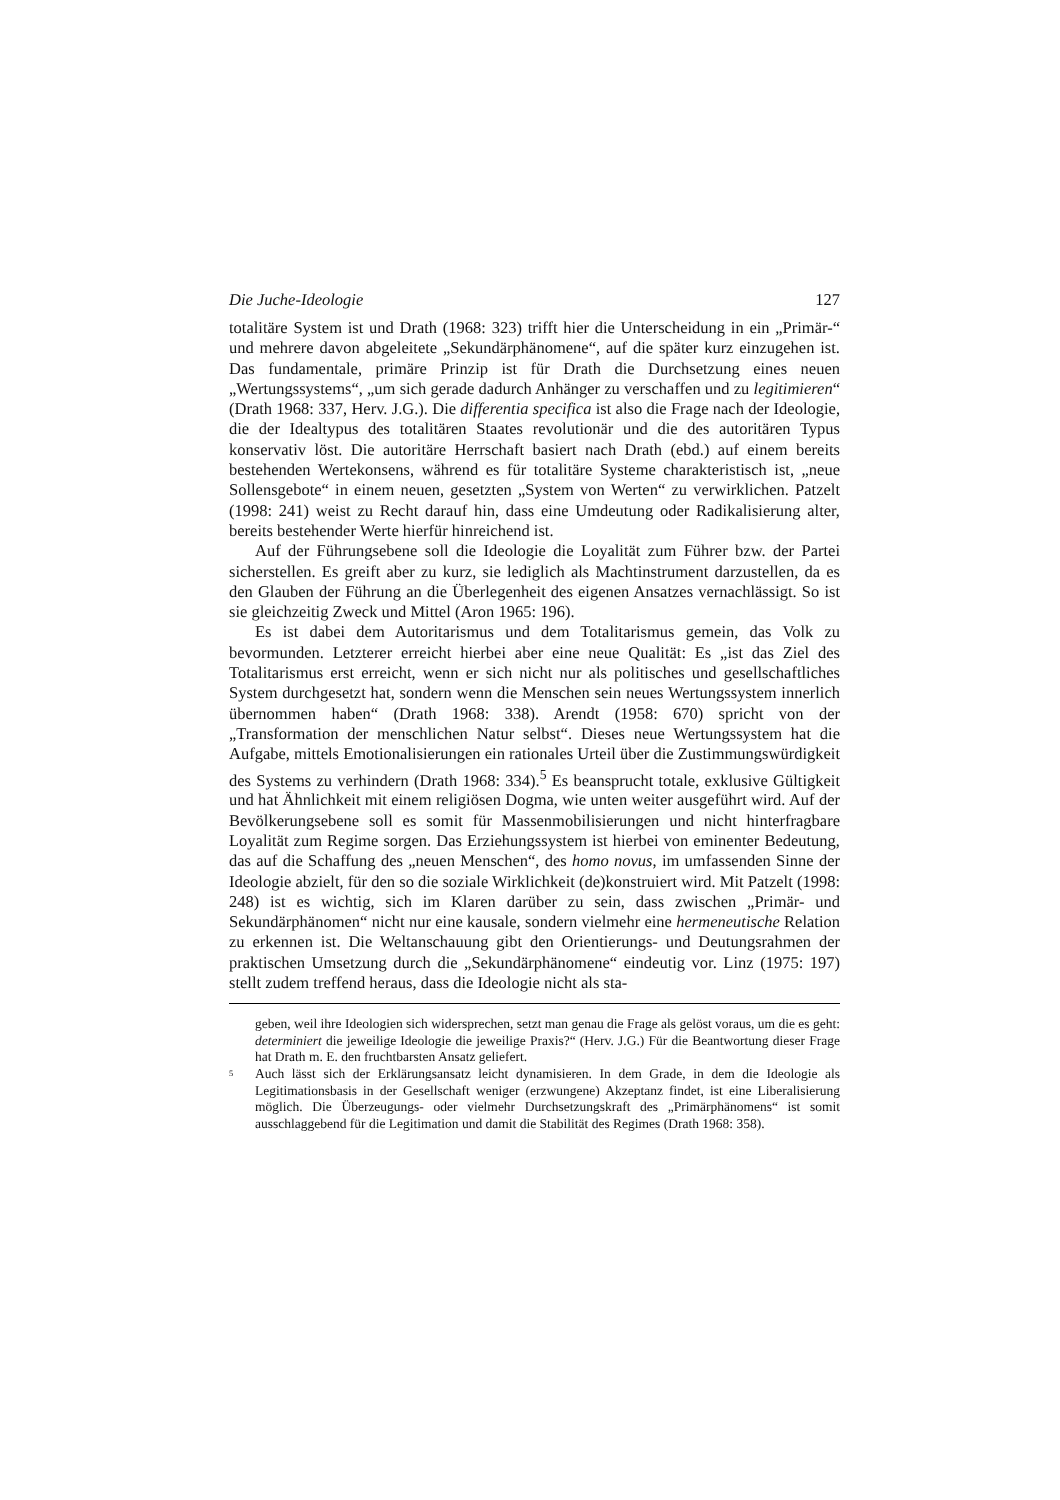Die Juche-Ideologie 127
totalitäre System ist und Drath (1968: 323) trifft hier die Unterscheidung in ein „Primär-“ und mehrere davon abgeleitete „Sekundärphänomene“, auf die später kurz einzugehen ist. Das fundamentale, primäre Prinzip ist für Drath die Durchsetzung eines neuen „Wertungssystems“, „um sich gerade dadurch Anhänger zu verschaffen und zu legitimieren“ (Drath 1968: 337, Herv. J.G.). Die differentia specifica ist also die Frage nach der Ideologie, die der Idealtypus des totalitären Staates revolutionär und die des autoritären Typus konservativ löst. Die autoritäre Herrschaft basiert nach Drath (ebd.) auf einem bereits bestehenden Wertekonsens, während es für totalitäre Systeme charakteristisch ist, „neue Sollensgebote“ in einem neuen, gesetzten „System von Werten“ zu verwirklichen. Patzelt (1998: 241) weist zu Recht darauf hin, dass eine Umdeutung oder Radikalisierung alter, bereits bestehender Werte hierfür hinreichend ist.
Auf der Führungsebene soll die Ideologie die Loyalität zum Führer bzw. der Partei sicherstellen. Es greift aber zu kurz, sie lediglich als Machtinstrument darzustellen, da es den Glauben der Führung an die Überlegenheit des eigenen Ansatzes vernachlässigt. So ist sie gleichzeitig Zweck und Mittel (Aron 1965: 196).
Es ist dabei dem Autoritarismus und dem Totalitarismus gemein, das Volk zu bevormunden. Letzterer erreicht hierbei aber eine neue Qualität: Es „ist das Ziel des Totalitarismus erst erreicht, wenn er sich nicht nur als politisches und gesellschaftliches System durchgesetzt hat, sondern wenn die Menschen sein neues Wertungssystem innerlich übernommen haben“ (Drath 1968: 338). Arendt (1958: 670) spricht von der „Transformation der menschlichen Natur selbst“. Dieses neue Wertungssystem hat die Aufgabe, mittels Emotionalisierungen ein rationales Urteil über die Zustimmungswürdigkeit des Systems zu verhindern (Drath 1968: 334).<sup>5</sup> Es beansprucht totale, exklusive Gültigkeit und hat Ähnlichkeit mit einem religiösen Dogma, wie unten weiter ausgeführt wird. Auf der Bevölkerungsebene soll es somit für Massenmobilisierungen und nicht hinterfragbare Loyalität zum Regime sorgen. Das Erziehungssystem ist hierbei von eminenter Bedeutung, das auf die Schaffung des „neuen Menschen“, des homo novus, im umfassenden Sinne der Ideologie abzielt, für den so die soziale Wirklichkeit (de)konstruiert wird. Mit Patzelt (1998: 248) ist es wichtig, sich im Klaren darüber zu sein, dass zwischen „Primär- und Sekundärphänomen“ nicht nur eine kausale, sondern vielmehr eine hermeneutische Relation zu erkennen ist. Die Weltanschauung gibt den Orientierungs- und Deutungsrahmen der praktischen Umsetzung durch die „Sekundärphänomene“ eindeutig vor. Linz (1975: 197) stellt zudem treffend heraus, dass die Ideologie nicht als sta-
geben, weil ihre Ideologien sich widersprechen, setzt man genau die Frage als gelöst voraus, um die es geht: determiniert die jeweilige Ideologie die jeweilige Praxis?“ (Herv. J.G.) Für die Beantwortung dieser Frage hat Drath m. E. den fruchtbarsten Ansatz geliefert.
<sup>5</sup> Auch lässt sich der Erklärungsansatz leicht dynamisieren. In dem Grade, in dem die Ideologie als Legitimationsbasis in der Gesellschaft weniger (erzwungene) Akzeptanz findet, ist eine Liberalisierung möglich. Die Überzeugungs- oder vielmehr Durchsetzungskraft des „Primärphänomens“ ist somit ausschlaggebend für die Legitimation und damit die Stabilität des Regimes (Drath 1968: 358).